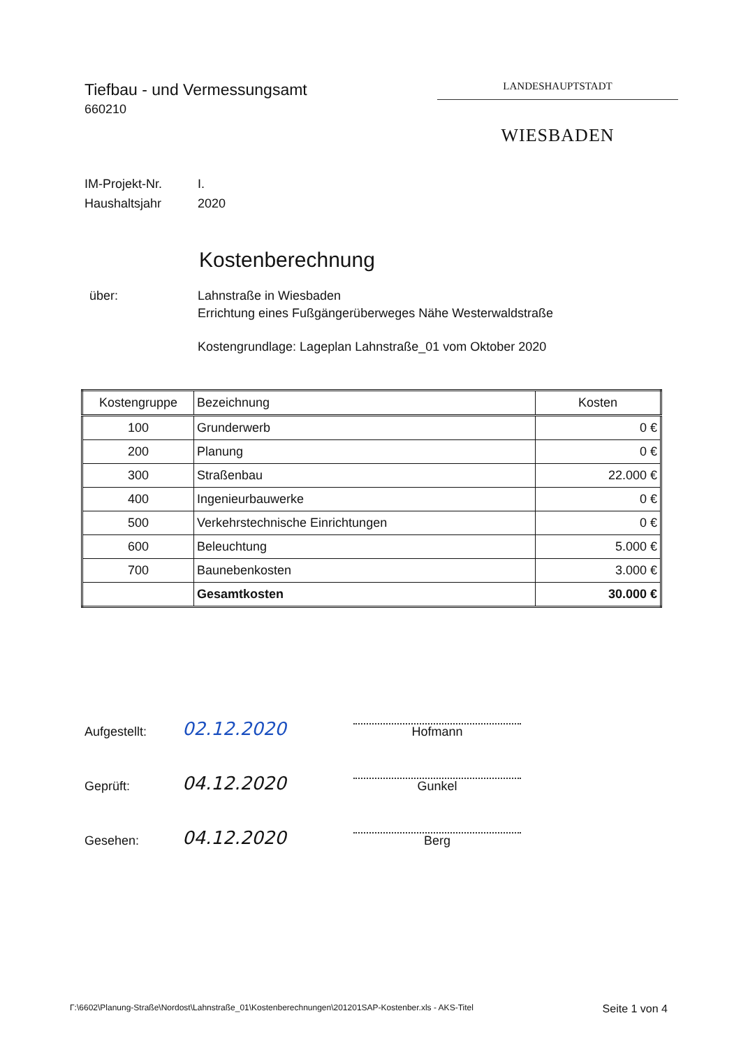Tiefbau - und Vermessungsamt
660210
LANDESHAUPTSTADT
WIESBADEN
IM-Projekt-Nr. I.
Haushaltsjahr 2020
Kostenberechnung
über: Lahnstraße in Wiesbaden
Errichtung eines Fußgängerüberweges Nähe Westerwaldstraße
Kostengrundlage: Lageplan Lahnstraße_01 vom Oktober 2020
| Kostengruppe | Bezeichnung | Kosten |
| --- | --- | --- |
| 100 | Grunderwerb | 0 € |
| 200 | Planung | 0 € |
| 300 | Straßenbau | 22.000 € |
| 400 | Ingenieurbauwerke | 0 € |
| 500 | Verkehrstechnische Einrichtungen | 0 € |
| 600 | Beleuchtung | 5.000 € |
| 700 | Baunebenkosten | 3.000 € |
| | Gesamtkosten | 30.000 € |
Aufgestellt:
02.12.2020
Hofmann
Geprüft:
04.12.2020
Gunkel
Gesehen:
04.12.2020
Berg
Γ:\6602\Planung-Straße\Nordost\Lahnstraße_01\Kostenberechnungen\201201SAP-Kostenber.xls - AKS-Titel Seite 1 von 4